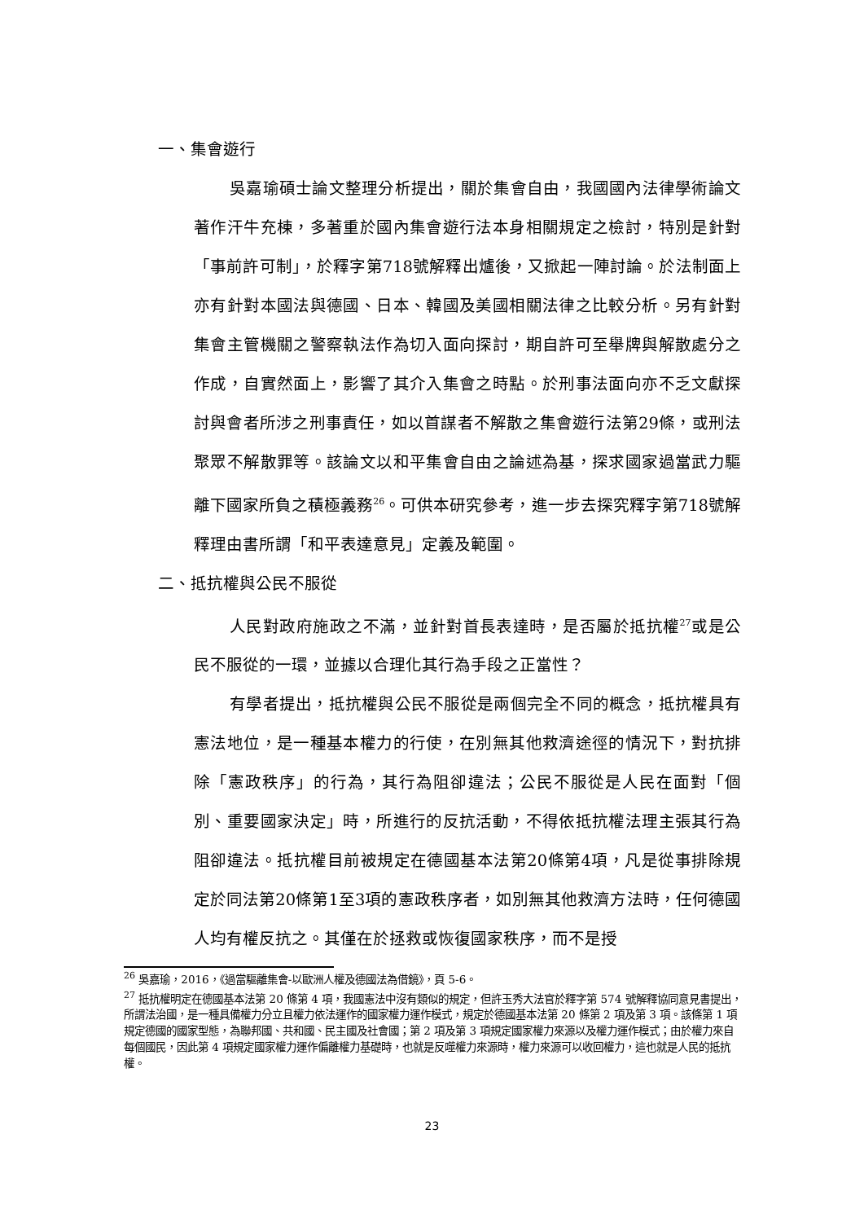一、集會遊行
吳嘉瑜碩士論文整理分析提出，關於集會自由，我國國內法律學術論文著作汗牛充棟，多著重於國內集會遊行法本身相關規定之檢討，特別是針對「事前許可制」，於釋字第718號解釋出爐後，又掀起一陣討論。於法制面上亦有針對本國法與德國、日本、韓國及美國相關法律之比較分析。另有針對集會主管機關之警察執法作為切入面向探討，期自許可至舉牌與解散處分之作成，自實然面上，影響了其介入集會之時點。於刑事法面向亦不乏文獻探討與會者所涉之刑事責任，如以首謀者不解散之集會遊行法第29條，或刑法聚眾不解散罪等。該論文以和平集會自由之論述為基，探求國家過當武力驅離下國家所負之積極義務<sup>26</sup>。可供本研究參考，進一步去探究釋字第718號解釋理由書所謂「和平表達意見」定義及範圍。
二、抵抗權與公民不服從
人民對政府施政之不滿，並針對首長表達時，是否屬於抵抗權<sup>27</sup>或是公民不服從的一環，並據以合理化其行為手段之正當性？
有學者提出，抵抗權與公民不服從是兩個完全不同的概念，抵抗權具有憲法地位，是一種基本權力的行使，在別無其他救濟途徑的情況下，對抗排除「憲政秩序」的行為，其行為阻卻違法；公民不服從是人民在面對「個別、重要國家決定」時，所進行的反抗活動，不得依抵抗權法理主張其行為阻卻違法。抵抗權目前被規定在德國基本法第20條第4項，凡是從事排除規定於同法第20條第1至3項的憲政秩序者，如別無其他救濟方法時，任何德國人均有權反抗之。其僅在於拯救或恢復國家秩序，而不是授
<sup>26</sup> 吳嘉瑜，2016，《過當驅離集會-以歐洲人權及德國法為借鏡》，頁 5-6。
<sup>27</sup> 抵抗權明定在德國基本法第 20 條第 4 項，我國憲法中沒有類似的規定，但許玉秀大法官於釋字第 574 號解釋協同意見書提出，所謂法治國，是一種具備權力分立且權力依法運作的國家權力運作模式，規定於德國基本法第 20 條第 2 項及第 3 項。該條第 1 項規定德國的國家型態，為聯邦國、共和國、民主國及社會國；第 2 項及第 3 項規定國家權力來源以及權力運作模式；由於權力來自每個國民，因此第 4 項規定國家權力運作偏離權力基礎時，也就是反噬權力來源時，權力來源可以收回權力，這也就是人民的抵抗權。
23